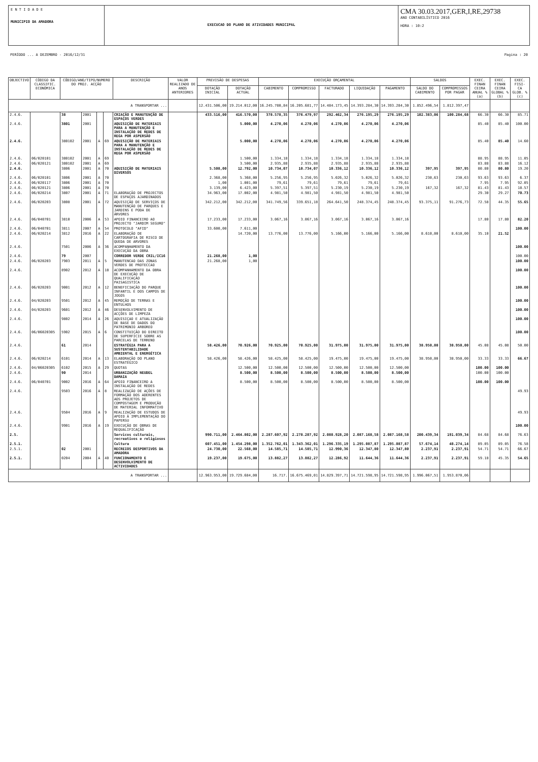E N T I D A D E
MUNICIPIO DA AMADORA
EXECUCAO DO PLANO DE ATIVIDADES MUNICIPAL
CMA 30.03.2017,GER,I,RE,29738
ANO CONTABILÍSTICO 2016
HORA : 10:2
PERÍODO ... A DEZEMBRO - 2016/12/31 Pagina : 20
| OBJECTIVO | CÓDIGO DA CLASSIFIC. ECONÓMICA | CÓDIGO/ANO/TIPO/NUMERO DO PROJ. ACÇÃO | | | | DESCRIÇÃO | VALOR REALIZADO DE ANOS ANTERIORES | PREVISÃO DE DESPESAS | | EXECUÇÃO ORÇAMENTAL | | | | | SALDOS | | EXEC. FINAN CEIRA ANUAL % (a) | EXEC. FINAN CEIRA GLOBAL % (b) | EXEC. FISI- CA GLOB. % (c) |
| --- | --- | --- | --- | --- | --- | --- | --- | --- | --- | --- | --- | --- | --- | --- | --- | --- | --- | --- | --- |
| | | | | | | | | DOTAÇÃO INICIAL | DOTAÇÃO ACTUAL | CABIMENTO | COMPROMISSO | FACTURADO | LIQUIDAÇÃO | PAGAMENTO | SALDO DO CABIMENTO | COMPROMISSOS POR PAGAR | | | |
| A TRANSPORTAR ... | | | | | | | | 12.431.506,00 | 19.214.012,00 | 16.245.780,84 | 16.205.681,77 | 14.484.173,45 | 14.393.284,30 | 14.393.284,30 | 1.852.496,54 | 1.812.397,47 | | | |
| 2.4.6. | | 38 | 2001 | | | CRIAÇÃO E MANUTENÇÃO DE ESPAÇOS VERDES | | 433.516,00 | 416.570,00 | 378.578,35 | 376.479,97 | 292.462,34 | 276.195,29 | 276.195,29 | 102.383,06 | 100.284,68 | 66.30 | 66.30 | 85.71 |
| 2.4.6. | | 3801 | 2001 | | | AQUISIÇÃO DE MATERIAIS PARA A MANUTENÇÃO E INSTALAÇÃO DE REDES DE REGA POR ASPERSÃO | | | 5.000,00 | 4.270,06 | 4.270,06 | 4.270,06 | 4.270,06 | 4.270,06 | | | 85.40 | 85.40 | 100.00 |
| 2.4.6. | | 380102 | 2001 | A | 69 | AQUISIÇÃO DE MATERIAIS PARA A MANUTENÇÃO E INSTALAÇÃO DE REDES DE REGA POR ASPERSÃO | | | 5.000,00 | 4.270,06 | 4.270,06 | 4.270,06 | 4.270,06 | 4.270,06 | | | 85.40 | 85.40 | 14.60 |
| 2.4.6. | 06/020101 | 380102 | 2001 | A | 69 | | | | 1.500,00 | 1.334,18 | 1.334,18 | 1.334,18 | 1.334,18 | 1.334,18 | | | 88.95 | 88.95 | 11.05 |
| 2.4.6. | 06/020121 | 380102 | 2001 | A | 69 | | | | 3.500,00 | 2.935,88 | 2.935,88 | 2.935,88 | 2.935,88 | 2.935,88 | | | 83.88 | 83.88 | 16.12 |
| 2.4.6. | | 3806 | 2001 | A | 70 | AQUISIÇÃO DE MATERIAIS DIVERSOS | | 5.508,00 | 12.792,00 | 10.734,07 | 10.734,07 | 10.336,12 | 10.336,12 | 10.336,12 | 397,95 | 397,95 | 80.80 | 80.80 | 19.20 |
| 2.4.6. | 06/020101 | 3806 | 2001 | A | 70 | | | 2.368,00 | 5.368,00 | 5.256,95 | 5.256,95 | 5.026,32 | 5.026,32 | 5.026,32 | 230,63 | 230,63 | 93.63 | 93.63 | 6.37 |
| 2.4.6. | 06/020117 | 3806 | 2001 | A | 70 | | | 1,00 | 1.001,00 | 79,61 | 79,61 | 79,61 | 79,61 | 79,61 | | | 7.95 | 7.95 | 92.05 |
| 2.4.6. | 06/020121 | 3806 | 2001 | A | 70 | | | 3.139,00 | 6.423,00 | 5.397,51 | 5.397,51 | 5.230,19 | 5.230,19 | 5.230,19 | 167,32 | 167,32 | 81.43 | 81.43 | 18.57 |
| 2.4.6. | 06/020214 | 3807 | 2001 | A | 71 | ELABORAÇÃO DE PROJECTOS DE ESPAÇOS AJARDINADOS | | 34.963,00 | 17.002,00 | 4.981,50 | 4.981,50 | 4.981,50 | 4.981,50 | 4.981,50 | | | 29.30 | 29.27 | 70.73 |
| 2.4.6. | 06/020203 | 3808 | 2001 | A | 72 | AQUISIÇÃO DE SERVIÇOS DE MANUTENÇÃO DE PARQUES E JARDINS E PODA DE ÁRVORES | | 342.212,00 | 342.212,00 | 341.749,56 | 339.651,18 | 264.641,50 | 248.374,45 | 248.374,45 | 93.375,11 | 91.276,73 | 72.58 | 44.35 | 55.65 |
| 2.4.6. | 06/040701 | 3810 | 2006 | A | 53 | APOIO FINANCEIRO AO PROJECTO "JARDIM SEGURO" | | 17.233,00 | 17.233,00 | 3.067,16 | 3.067,16 | 3.067,16 | 3.067,16 | 3.067,16 | | | 17.80 | 17.80 | 82.20 |
| 2.4.6. | 06/040701 | 3811 | 2007 | A | 54 | PROTOCOLO "AFID" | | 33.600,00 | 7.611,00 | | | | | | | | | | 100.00 |
| 2.4.6. | 06/020214 | 3812 | 2016 | A | 22 | ELABORAÇÃO DE CARTOGRAFIA DE RISCO DE QUEDA DE ARVORES | | | 14.720,00 | 13.776,00 | 13.776,00 | 5.166,00 | 5.166,00 | 5.166,00 | 8.610,00 | 8.610,00 | 35.10 | 21.52 | |
| 2.4.6. | | 7501 | 2006 | A | 36 | ACOMPANHAMENTO DA EXECUÇÃO DA OBRA | | | | | | | | | | | | | 100.00 |
| 2.4.6. | | 79 | 2007 | | | CORREDOR VERDE CRIL/IC16 | | 21.268,00 | 1,00 | | | | | | | | | | 100.00 |
| 2.4.6. | 06/020203 | 7903 | 2011 | A | 5 | MANUTENCAO DAS ZONAS VERDES DE PROTECCAO | | 21.268,00 | 1,00 | | | | | | | | | | 100.00 |
| 2.4.6. | | 8902 | 2012 | A | 18 | ACOMPANHAMENTO DA OBRA DE EXECUÇÃO DE QUALIFICAÇÃO PAISAGISTICA | | | | | | | | | | | | | 100.00 |
| 2.4.6. | 06/020203 | 9001 | 2012 | A | 12 | BENEFICIAÇÃO DO PARQUE INFANTIL E DOS CAMPOS DE JOGOS | | | | | | | | | | | | | 100.00 |
| 2.4.6. | 04/020203 | 9501 | 2012 | A | 45 | REMOÇÃO DE TERRAS E ENTULHOS | | | | | | | | | | | | | 100.00 |
| 2.4.6. | 04/020203 | 9601 | 2012 | A | 46 | DESENVOLVIMENTO DE ACÇÕES DE LIMPEZA | | | | | | | | | | | | | 100.00 |
| 2.4.6. | | 9802 | 2014 | A | 26 | AQUISIÇAO E ATUALIZAÇÃO DE BASE DE DADOS DO PATRIMONIO ARBOREO | | | | | | | | | | | | | 100.00 |
| 2.4.6. | 06/06020305 | 5902 | 2015 | A | 6 | CONSTITUIÇÃO DO DIREITO DE SUPERFICIE SOBRE AS PARCELAS DE TERRENO | | | | | | | | | | | | | 100.00 |
| 2.4.6. | | 61 | 2014 | | | ESTRATÉGIA PARA A SUSTENTABILIDADE AMBIENTAL E ENERGÉTICA | | 58.426,00 | 70.926,00 | 70.925,00 | 70.925,00 | 31.975,00 | 31.975,00 | 31.975,00 | 38.950,00 | 38.950,00 | 45.08 | 45.08 | 50.00 |
| 2.4.6. | 06/020214 | 6101 | 2014 | A | 13 | ELABORAÇÃO DO PLANO ESTRATÉGICO | | 58.426,00 | 58.426,00 | 58.425,00 | 58.425,00 | 19.475,00 | 19.475,00 | 19.475,00 | 38.950,00 | 38.950,00 | 33.33 | 33.33 | 66.67 |
| 2.4.6. | 04/06020305 | 6102 | 2015 | A | 29 | QUOTAS | | | 12.500,00 | 12.500,00 | 12.500,00 | 12.500,00 | 12.500,00 | 12.500,00 | | | 100.00 | 100.00 | |
| 2.4.6. | | 90 | 2014 | | | URBANIZAÇÃO NEUDEL DAMAIA | | | 8.500,00 | 8.500,00 | 8.500,00 | 8.500,00 | 8.500,00 | 8.500,00 | | | 100.00 | 100.00 | |
| 2.4.6. | 06/040701 | 9002 | 2016 | A | 64 | APOIO FINANCEIRO A INSTALAÇÃO DE REDES | | | 8.500,00 | 8.500,00 | 8.500,00 | 8.500,00 | 8.500,00 | 8.500,00 | | | 100.00 | 100.00 | |
| 2.4.6. | | 9503 | 2016 | A | 8 | REALIZAÇÃO DE AÇÕES DE FORMAÇÃO DOS ADERENTES AOS PROJETOS DE COMPOSTAGEM E PRODUÇÃO DE MATERIAL INFORMATIVO | | | | | | | | | | | | | 49.93 |
| 2.4.6. | | 9504 | 2016 | A | 9 | REALIZAÇÃO DE ESTUDOS DE APOIO À IMPLEMENTAÇÃO DO PAPERSU | | | | | | | | | | | | | 49.93 |
| 2.4.6. | | 9901 | 2016 | A | 19 | EXECUÇÃO DE OBRAS DE REQUALIFICAÇÃO | | | | | | | | | | | | | 100.00 |
| 2.5. | | | | | | Servicos culturais, recreativos e religiosos | | 990.711,00 | 2.464.802,00 | 2.287.607,92 | 2.278.207,92 | 2.088.928,20 | 2.087.168,58 | 2.087.168,58 | 200.439,34 | 191.039,34 | 84.68 | 84.68 | 76.63 |
| 2.5.1. | | | | | | Cultura | | 607.451,00 | 1.454.298,00 | 1.352.762,01 | 1.343.362,01 | 1.296.335,19 | 1.295.087,87 | 1.295.087,87 | 57.674,14 | 48.274,14 | 89.05 | 89.05 | 76.58 |
| 2.5.1. | | 02 | 2001 | | | RECREIOS DESPORTIVOS DA AMADORA | | 24.730,00 | 22.568,00 | 14.585,71 | 14.585,71 | 12.990,36 | 12.347,80 | 12.347,80 | 2.237,91 | 2.237,91 | 54.71 | 54.71 | 66.67 |
| 2.5.1. | | 0204 | 2004 | A | 40 | FUNCIONAMENTO E DESENVOLVIMENTO DE ACTIVIDADES | | 19.237,00 | 19.675,00 | 13.882,27 | 13.882,27 | 12.286,92 | 11.644,36 | 11.644,36 | 2.237,91 | 2.237,91 | 59.18 | 45.35 | 54.65 |
| A TRANSPORTAR ... | | | | | | | | 12.963.953,00 | 19.729.684,00 | 16.717. | 16.675.469,01 | 14.829.397,71 | 14.721.598,95 | 14.721.598,95 | 1.996.067,51 | 1.953.870,06 | | | |